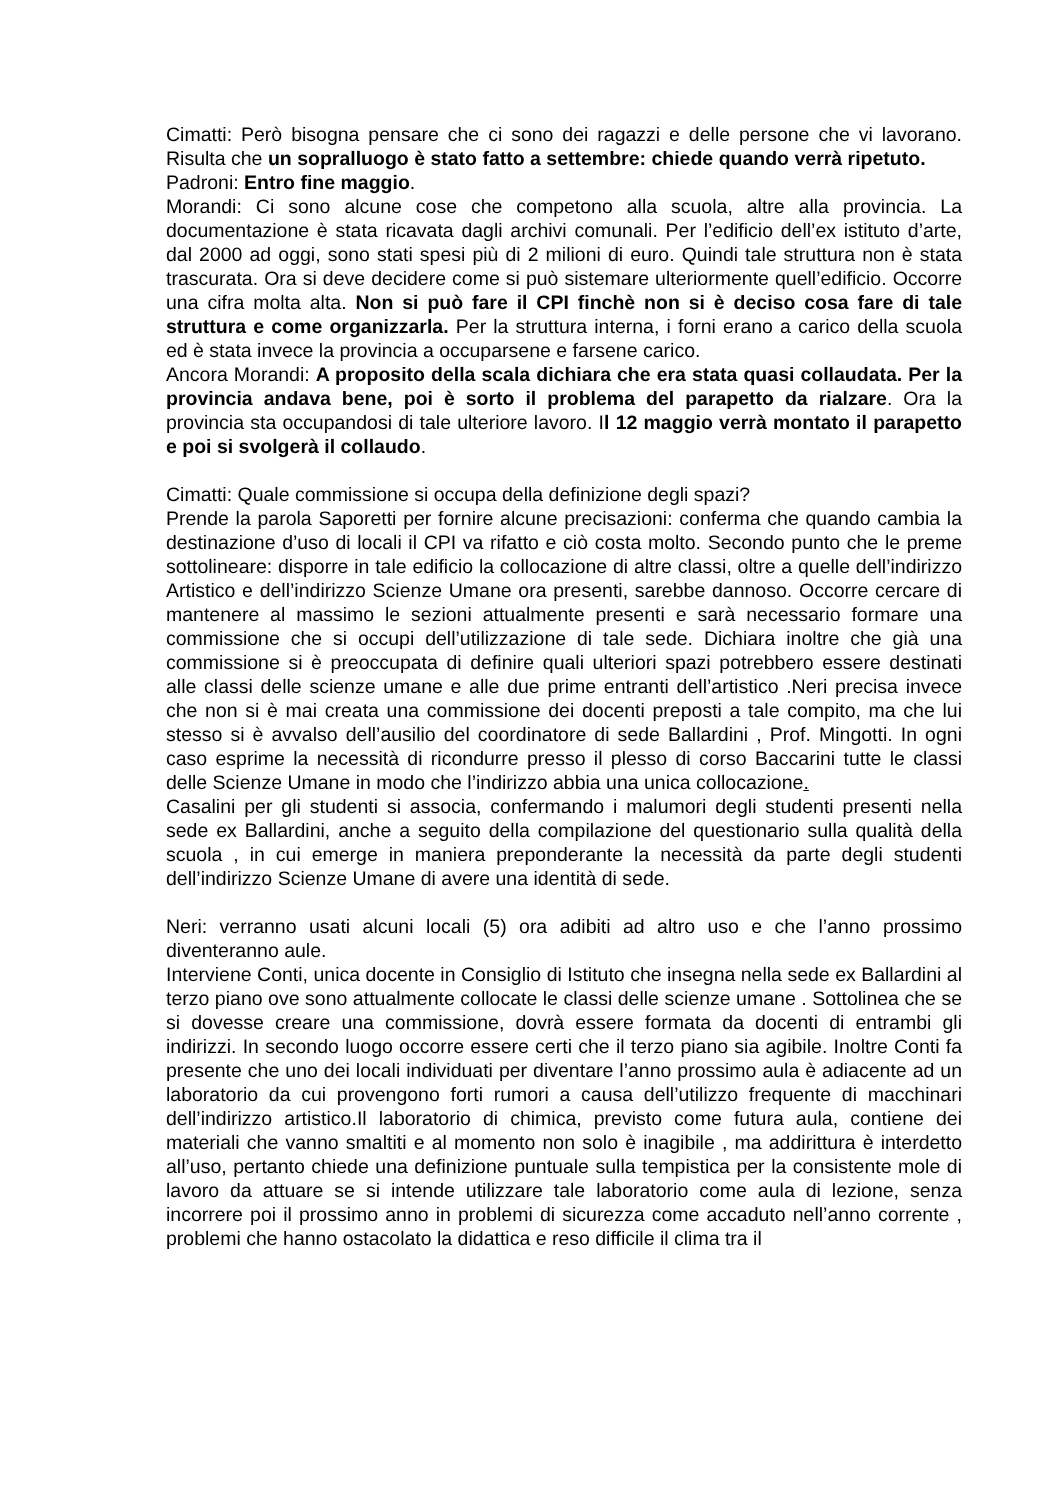Cimatti: Però bisogna pensare che ci sono dei ragazzi e delle persone che vi lavorano. Risulta che un sopralluogo è stato fatto a settembre: chiede quando verrà ripetuto.
Padroni: Entro fine maggio.
Morandi: Ci sono alcune cose che competono alla scuola, altre alla provincia. La documentazione è stata ricavata dagli archivi comunali. Per l’edificio dell’ex istituto d’arte, dal 2000 ad oggi, sono stati spesi più di 2 milioni di euro. Quindi tale struttura non è stata trascurata. Ora si deve decidere come si può sistemare ulteriormente quell’edificio. Occorre una cifra molta alta. Non si può fare il CPI finchè non si è deciso cosa fare di tale struttura e come organizzarla. Per la struttura interna, i forni erano a carico della scuola ed è stata invece la provincia a occuparsene e farsene carico.
Ancora Morandi: A proposito della scala dichiara che era stata quasi collaudata. Per la provincia andava bene, poi è sorto il problema del parapetto da rialzare. Ora la provincia sta occupandosi di tale ulteriore lavoro. Il 12 maggio verrà montato il parapetto e poi si svolgerà il collaudo.
Cimatti: Quale commissione si occupa della definizione degli spazi?
Prende la parola Saporetti per fornire alcune precisazioni: conferma che quando cambia la destinazione d’uso di locali il CPI va rifatto e ciò costa molto. Secondo punto che le preme sottolineare: disporre in tale edificio la collocazione di altre classi, oltre a quelle dell’indirizzo Artistico e dell’indirizzo Scienze Umane ora presenti, sarebbe dannoso. Occorre cercare di mantenere al massimo le sezioni attualmente presenti e sarà necessario formare una commissione che si occupi dell’utilizzazione di tale sede. Dichiara inoltre che già una commissione si è preoccupata di definire quali ulteriori spazi potrebbero essere destinati alle classi delle scienze umane e alle due prime entranti dell’artistico .Neri precisa invece che non si è mai creata una commissione dei docenti preposti a tale compito, ma che lui stesso si è avvalso dell’ausilio del coordinatore di sede Ballardini , Prof. Mingotti. In ogni caso esprime la necessità di ricondurre presso il plesso di corso Baccarini tutte le classi delle Scienze Umane in modo che l’indirizzo abbia una unica collocazione.
Casalini per gli studenti si associa, confermando i malumori degli studenti presenti nella sede ex Ballardini, anche a seguito della compilazione del questionario sulla qualità della scuola , in cui emerge in maniera preponderante la necessità da parte degli studenti dell’indirizzo Scienze Umane di avere una identità di sede.
Neri: verranno usati alcuni locali (5) ora adibiti ad altro uso e che l’anno prossimo diventeranno aule.
Interviene Conti, unica docente in Consiglio di Istituto che insegna nella sede ex Ballardini al terzo piano ove sono attualmente collocate le classi delle scienze umane . Sottolinea che se si dovesse creare una commissione, dovrà essere formata da docenti di entrambi gli indirizzi. In secondo luogo occorre essere certi che il terzo piano sia agibile. Inoltre Conti fa presente che uno dei locali individuati per diventare l’anno prossimo aula è adiacente ad un laboratorio da cui provengono forti rumori a causa dell’utilizzo frequente di macchinari dell’indirizzo artistico.Il laboratorio di chimica, previsto come futura aula, contiene dei materiali che vanno smaltiti e al momento non solo è inagibile , ma addirittura è interdetto all’uso, pertanto chiede una definizione puntuale sulla tempistica per la consistente mole di lavoro da attuare se si intende utilizzare tale laboratorio come aula di lezione, senza incorrere poi il prossimo anno in problemi di sicurezza come accaduto nell’anno corrente , problemi che hanno ostacolato la didattica e reso difficile il clima tra il